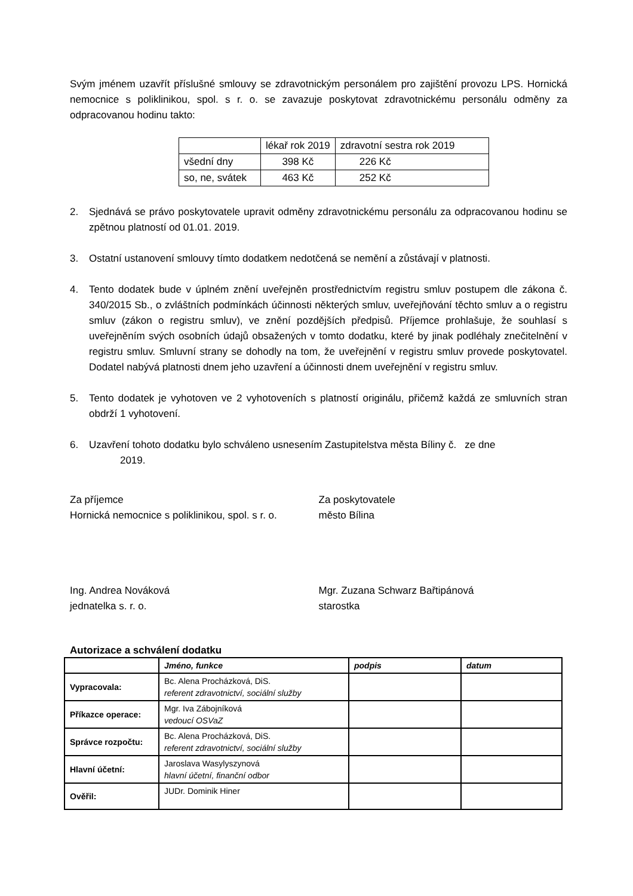Svým jménem uzavřít příslušné smlouvy se zdravotnickým personálem pro zajištění provozu LPS. Hornická nemocnice s poliklinikou, spol. s r. o. se zavazuje poskytovat zdravotnickému personálu odměny za odpracovanou hodinu takto:
| | lékař rok 2019 | zdravotní sestra rok 2019 |
| všední dny | 398 Kč | 226 Kč |
| so, ne, svátek | 463 Kč | 252 Kč |
2. Sjednává se právo poskytovatele upravit odměny zdravotnickému personálu za odpracovanou hodinu se zpětnou platností od 01.01. 2019.
3. Ostatní ustanovení smlouvy tímto dodatkem nedotčená se nemění a zůstávají v platnosti.
4. Tento dodatek bude v úplném znění uveřejněn prostřednictvím registru smluv postupem dle zákona č. 340/2015 Sb., o zvláštních podmínkách účinnosti některých smluv, uveřejňování těchto smluv a o registru smluv (zákon o registru smluv), ve znění pozdějších předpisů. Příjemce prohlašuje, že souhlasí s uveřejněním svých osobních údajů obsažených v tomto dodatku, které by jinak podléhaly znečitelnění v registru smluv. Smluvní strany se dohodly na tom, že uveřejnění v registru smluv provede poskytovatel. Dodatel nabývá platnosti dnem jeho uzavření a účinnosti dnem uveřejnění v registru smluv.
5. Tento dodatek je vyhotoven ve 2 vyhotoveních s platností originálu, přičemž každá ze smluvních stran obdrží 1 vyhotovení.
6. Uzavření tohoto dodatku bylo schváleno usnesením Zastupitelstva města Bíliny č. ze dne
2019.
Za příjemce
Hornická nemocnice s poliklinikou, spol. s r. o.
Za poskytovatele
město Bílina
Ing. Andrea Nováková
jednatelka s. r. o.
Mgr. Zuzana Schwarz Bařtipánová
starostka
Autorizace a schválení dodatku
| | Jméno, funkce | podpis | datum |
| Vypracovala: | Bc. Alena Procházková, DiS. referent zdravotnictví, sociální služby | | |
| Příkazce operace: | Mgr. Iva Zábojníková vedoucí OSVaZ | | |
| Správce rozpočtu: | Bc. Alena Procházková, DiS. referent zdravotnictví, sociální služby | | |
| Hlavní účetní: | Jaroslava Wasylyszynová hlavní účetní, finanční odbor | | |
| Ověřil: | JUDr. Dominik Hiner | | |